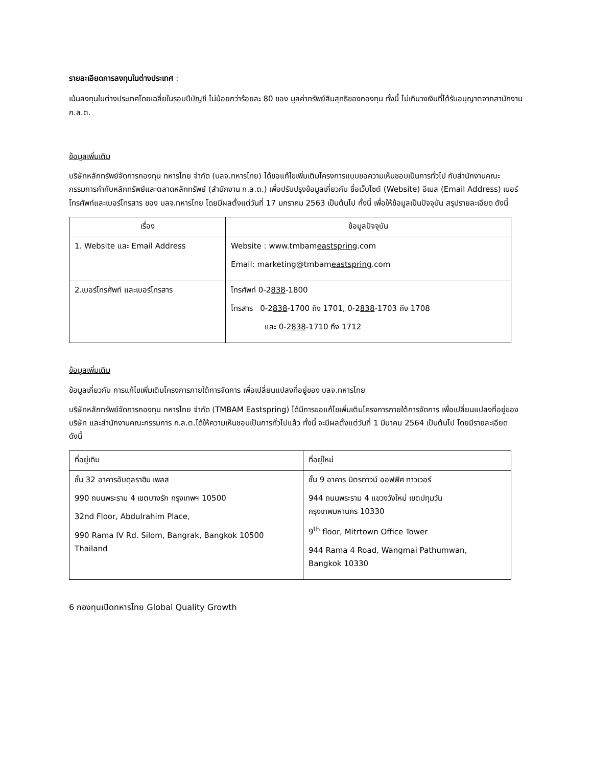รายละเอียดการลงทุนในต่างประเทศ :
เน้นลงทุนในต่างประเทศโดยเฉลี่ยในรอบปีบัญชี ไม่น้อยกว่าร้อยละ 80 ของ มูลค่าทรัพย์สินสุทธิของกองทุน ทั้งนี้ ไม่เกินวงเงินที่ได้รับอนุญาตจากสานักงาน ก.ล.ต.
ข้อมูลเพิ่มเติม
บริษัทหลักทรัพย์จัดการกองทุน ทหารไทย จำกัด (บลจ.ทหารไทย) ได้ขอแก้ไขเพิ่มเติมโครงการแบบขอความเห็นชอบเป็นการทั่วไป กับสำนักงานคณะกรรมการกำกับหลักทรัพย์และตลาดหลักทรัพย์ (สำนักงาน ก.ล.ต.) เพื่อปรับปรุงข้อมูลเกี่ยวกับ ชื่อเว็บไซต์ (Website) อีเมล (Email Address) เบอร์โทรศัพท์และเบอร์โทรสาร ของ บลจ.ทหารไทย โดยมีผลตั้งแต่วันที่ 17 มกราคม 2563 เป็นต้นไป ทั้งนี้ เพื่อให้ข้อมูลเป็นปัจจุบัน สรุปรายละเอียด ดังนี้
| เรื่อง | ข้อมูลปัจจุบัน |
| --- | --- |
| 1. Website และ Email Address | Website : www.tmbam eastspring .com Email: marketing@tmbam eastspring .com |
| 2.เบอร์โทรศัพท์ และเบอร์โทรสาร | โทรศัพท์ 0-2 838 -1800 โทรสาร 0-2 838 -1700 ถึง 1701, 0-2 838 -1703 ถึง 1708 และ 0-2 838 -1710 ถึง 1712 |
ข้อมูลเพิ่มเติม
ข้อมูลเกี่ยวกับ การแก้ไขเพิ่มเติมโครงการภายใต้การจัดการ เพื่อเปลี่ยนแปลงที่อยู่ของ บลจ.ทหารไทย
บริษัทหลักทรัพย์จัดการกองทุน ทหารไทย จำกัด (TMBAM Eastspring) ได้มีการขอแก้ไขเพิ่มเติมโครงการภายใต้การจัดการ เพื่อเปลี่ยนแปลงที่อยู่ของบริษัท และสำนักงานคณะกรรมการ ก.ล.ต.ได้ให้ความเห็นชอบเป็นการทั่วไปแล้ว ทั้งนี้ จะมีผลตั้งแต่วันที่ 1 มีนาคม 2564 เป็นต้นไป โดยมีรายละเอียด ดังนี้
| ที่อยู่เดิม | ที่อยู่ใหม่ |
| --- | --- |
| ชั้น 32 อาคารอับดุลราฮิม เพลส 990 ถนนพระราม 4 เขตบางรัก กรุงเทพฯ 10500 32nd Floor, Abdulrahim Place, 990 Rama IV Rd. Silom, Bangrak, Bangkok 10500 Thailand | ชั้น 9 อาคาร มิตรทาวน์ ออฟฟิศ ทาวเวอร์ 944 ถนนพระราม 4 แขวงวังใหม่ เขตปทุมวัน กรุงเทพมหานคร 10330 9<sup>th</sup> floor, Mitrtown Office Tower 944 Rama 4 Road, Wangmai Pathumwan, Bangkok 10330 |
6 กองทุนเปิดทหารไทย Global Quality Growth